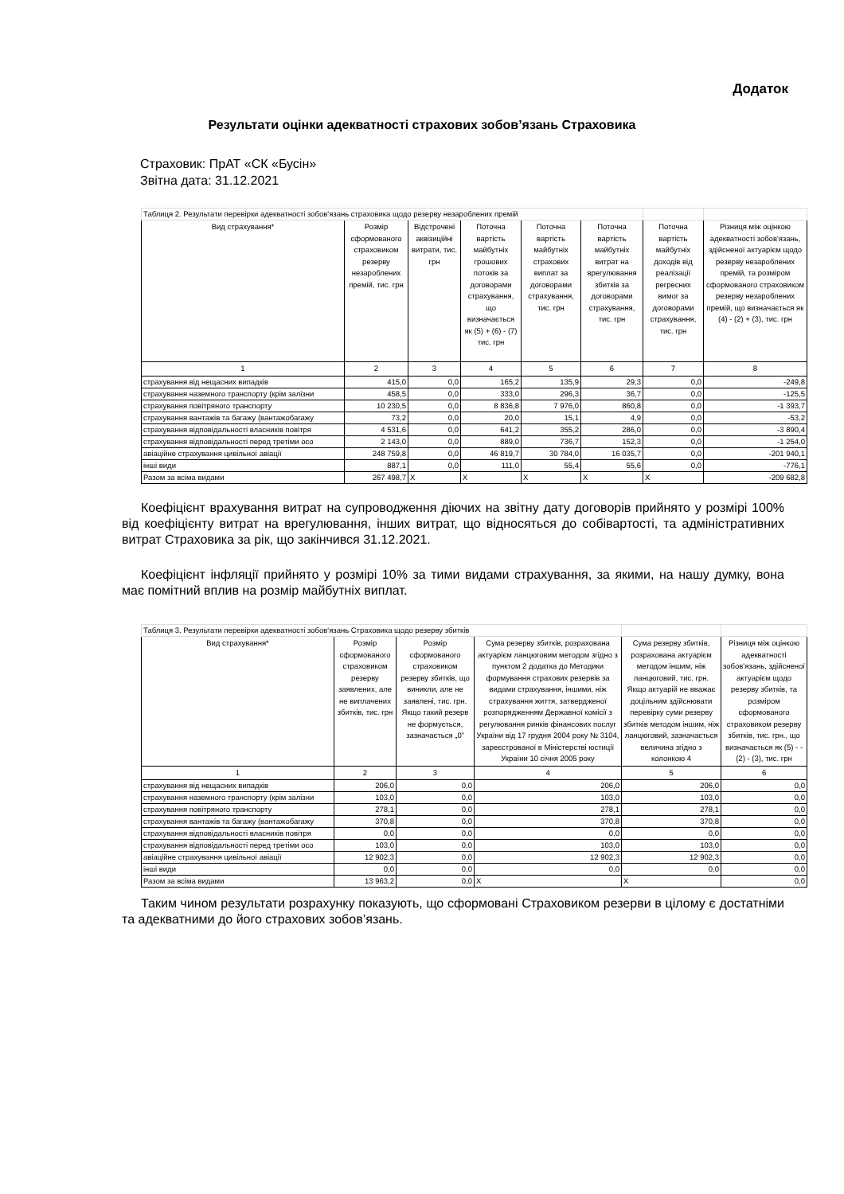Додаток
Результати оцінки адекватності страхових зобов’язань Страховика
Страховик: ПрАТ «СК «Бусін»
Звітна дата: 31.12.2021
| Таблиця 2. Результати перевірки адекватності зобов'язань страховика щодо резерву незароблених премій | | | | | | | |
| Вид страхування* | Розмір сформованого страховиком резерву незароблених премій, тис. грн | Відстрочені аквізиційні витрати, тис. грн | Поточна вартість майбутніх грошових потоків за договорами страхування, що визначається як (5) + (6) - (7) тис. грн | Поточна вартість майбутніх страхових виплат за договорами страхування, тис. грн | Поточна вартість майбутніх витрат на врегулювання збитків за договорами страхування, тис. грн | Поточна вартість майбутніх доходів від реалізації регресних вимог за договорами страхування, тис. грн | Різниця між оцінкою адекватності зобов'язань, здійсненої актуарієм щодо резерву незароблених премій, та розміром сформованого страховиком резерву незароблених премій, що визначається як (4) - (2) + (3), тис. грн |
| 1 | 2 | 3 | 4 | 5 | 6 | 7 | 8 |
| страхування від нещасних випадків | 415,0 | 0,0 | 165,2 | 135,9 | 29,3 | 0,0 | -249,8 |
| страхування наземного транспорту (крім залізни | 458,5 | 0,0 | 333,0 | 296,3 | 36,7 | 0,0 | -125,5 |
| страхування повітряного транспорту | 10 230,5 | 0,0 | 8 836,8 | 7 976,0 | 860,8 | 0,0 | -1 393,7 |
| страхування вантажів та багажу (вантажобагажу | 73,2 | 0,0 | 20,0 | 15,1 | 4,9 | 0,0 | -53,2 |
| страхування відповідальності власників повітря | 4 531,6 | 0,0 | 641,2 | 355,2 | 286,0 | 0,0 | -3 890,4 |
| страхування відповідальності перед третіми осо | 2 143,0 | 0,0 | 889,0 | 736,7 | 152,3 | 0,0 | -1 254,0 |
| авіаційне страхування цивільної авіації | 248 759,8 | 0,0 | 46 819,7 | 30 784,0 | 16 035,7 | 0,0 | -201 940,1 |
| інші види | 887,1 | 0,0 | 111,0 | 55,4 | 55,6 | 0,0 | -776,1 |
| Разом за всіма видами | 267 498,7 | X | X | X | X | X | -209 682,8 |
Коефіцієнт врахування витрат на супроводження діючих на звітну дату договорів прийнято у розмірі 100% від коефіцієнту витрат на врегулювання, інших витрат, що відносяться до собівартості, та адміністративних витрат Страховика за рік, що закінчився 31.12.2021.
Коефіцієнт інфляції прийнято у розмірі 10% за тими видами страхування, за якими, на нашу думку, вона має помітний вплив на розмір майбутніх виплат.
| Таблиця 3. Результати перевірки адекватності зобов'язань Страховика щодо резерву збитків | | | | | |
| Вид страхування* | Розмір сформованого страховиком резерву заявлених, але не виплачених збитків, тис. грн | Розмір сформованого страховиком резерву збитків, що виникли, але не заявлені, тис. грн. Якщо такий резерв не формується, зазначається „0” | Сума резерву збитків, розрахована актуарієм ланцюговим методом згідно з пунктом 2 додатка до Методики формування страхових резервів за видами страхування, іншими, ніж страхування життя, затвердженої розпорядженням Державної комісії з регулювання ринків фінансових послуг України від 17 грудня 2004 року № 3104, зареєстрованої в Міністерстві юстиції України 10 січня 2005 року | Сума резерву збитків, розрахована актуарієм методом іншим, ніж ланцюговий, тис. грн. Якщо актуарій не вважає доцільним здійснювати перевірку суми резерву збитків методом іншим, ніж ланцюговий, зазначається величина згідно з колонкою 4 | Різниця між оцінкою адекватності зобов'язань, здійсненої актуарієм щодо резерву збитків, та розміром сформованого страховиком резерву збитків, тис. грн., що визначається як (5) - - (2) - (3), тис. грн |
| 1 | 2 | 3 | 4 | 5 | 6 |
| страхування від нещасних випадків | 206,0 | 0,0 | 206,0 | 206,0 | 0,0 |
| страхування наземного транспорту (крім залізни | 103,0 | 0,0 | 103,0 | 103,0 | 0,0 |
| страхування повітряного транспорту | 278,1 | 0,0 | 278,1 | 278,1 | 0,0 |
| страхування вантажів та багажу (вантажобагажу | 370,8 | 0,0 | 370,8 | 370,8 | 0,0 |
| страхування відповідальності власників повітря | 0,0 | 0,0 | 0,0 | 0,0 | 0,0 |
| страхування відповідальності перед третіми осо | 103,0 | 0,0 | 103,0 | 103,0 | 0,0 |
| авіаційне страхування цивільної авіації | 12 902,3 | 0,0 | 12 902,3 | 12 902,3 | 0,0 |
| інші види | 0,0 | 0,0 | 0,0 | 0,0 | 0,0 |
| Разом за всіма видами | 13 963,2 | 0,0 | X | X | 0,0 |
Таким чином результати розрахунку показують, що сформовані Страховиком резерви в цілому є достатніми та адекватними до його страхових зобов’язань.